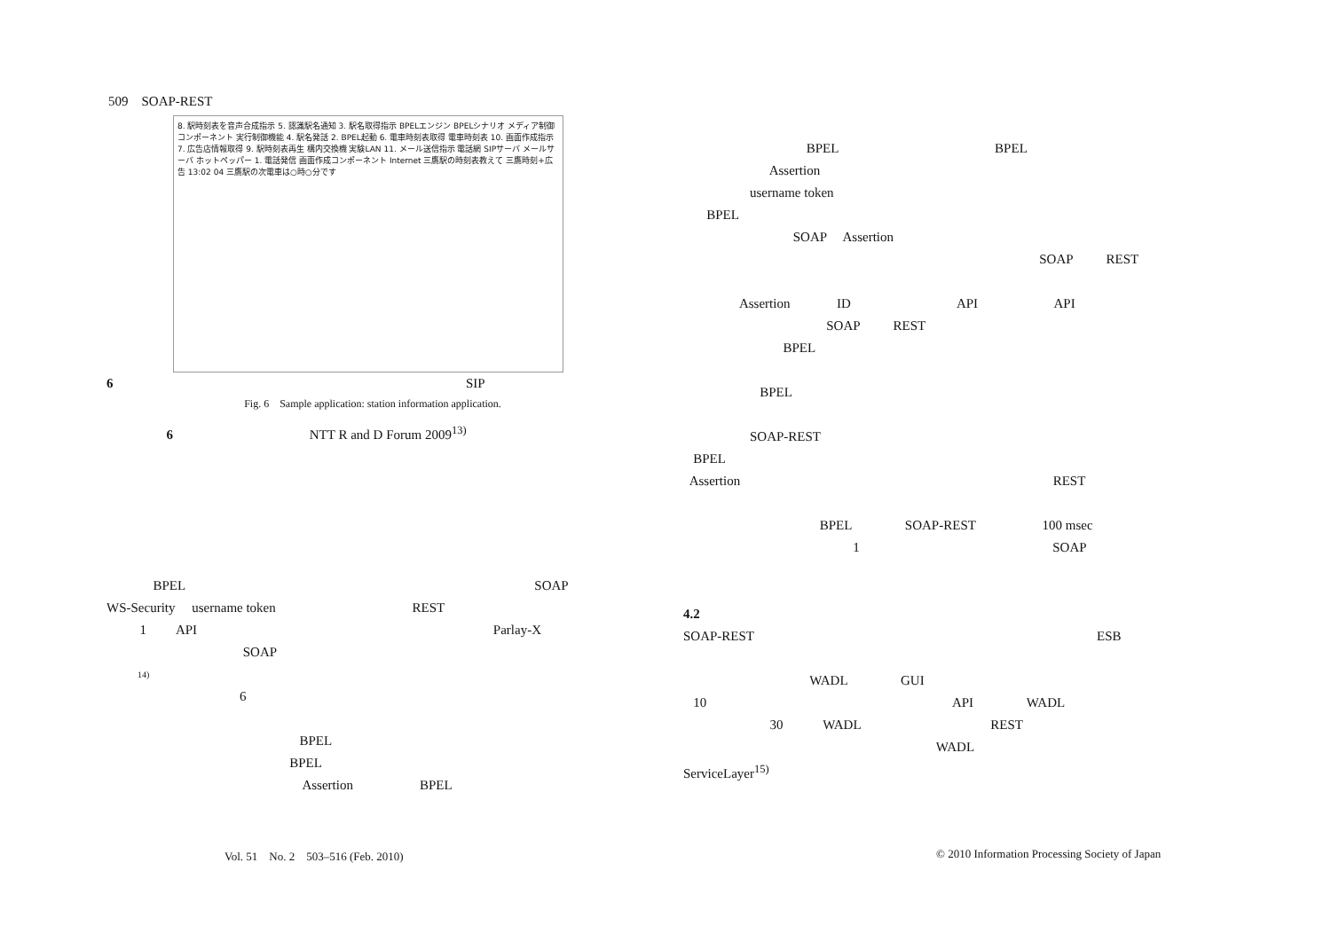509　SOAP-REST
8. 駅時刻表を音声合成指示 5. 認識駅名通知 3. 駅名取得指示 BPELエンジン BPELシナリオ メディア制御コンポーネント 実行制御機能 4. 駅名発話 2. BPEL起動 6. 電車時刻表取得 電車時刻表 10. 画面作成指示 7. 広告店情報取得 9. 駅時刻表再生 構内交換機 実験LAN 11. メール送信指示 電話網 SIPサーバ メールサーバ ホットペッパー 1. 電話発信 画面作成コンポーネント Internet 三鷹駅の時刻表教えて 三鷹時刻+広告 13:02 04 三鷹駅の次電車は○時○分です
6 SIP
Fig. 6　Sample application: station information application.
6 NTT R and D Forum 2009<sup>13)</sup>
BPEL SOAP
WS-Security username token REST
1 API Parlay-X
SOAP
14)
6
BPEL
BPEL
Assertion BPEL
BPEL BPEL
Assertion
username token
BPEL
SOAP Assertion
SOAP REST
Assertion ID API API
SOAP REST
BPEL
BPEL
SOAP-REST
BPEL
Assertion REST
BPEL SOAP-REST 100 msec
1 SOAP
4.2
SOAP-REST ESB
WADL GUI
10 API WADL
30 WADL REST
WADL
ServiceLayer<sup>15)</sup>
Vol. 51　No. 2　503–516 (Feb. 2010)
© 2010 Information Processing Society of Japan